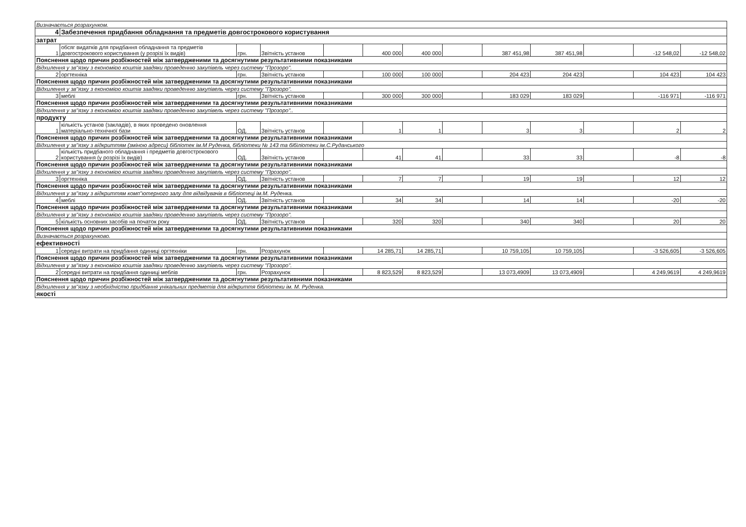| Визначається розрахунком. | | | | | | | | | | | | |
| 4 | Забезпечення придбання обладнання та предметів довгострокового користування | | | | | | | | | | | |
| затрат | | | | | | | | | | | | |
| 1 | обсяг видатків для придбання обладнання та предметів довгострокового користування (у розрізі їх видів) | грн. | Звітність установ | | 400 000 | 400 000 | | 387 451,98 | 387 451,98 | | -12 548,02 | -12 548,02 |
| Пояснення щодо причин розбіжностей між затвердженими та досягнутими результативними показниками | | | | | | | | | | | | |
| Відхилення у зв"язку з економією коштів завдяки проведенню закупівель через систему "Прозоро". | | | | | | | | | | | | |
| 2 | оргтехніка | грн. | Звітність установ | | 100 000 | 100 000 | | 204 423 | 204 423 | | 104 423 | 104 423 |
| Пояснення щодо причин розбіжностей між затвердженими та досягнутими результативними показниками | | | | | | | | | | | | |
| Відхилення у зв"язку з економією коштів завдяки проведенню закупівель через систему "Прозоро". | | | | | | | | | | | | |
| 3 | меблі | грн. | Звітність установ | | 300 000 | 300 000 | | 183 029 | 183 029 | | -116 971 | -116 971 |
| Пояснення щодо причин розбіжностей між затвердженими та досягнутими результативними показниками | | | | | | | | | | | | |
| Відхилення у зв"язку з економією коштів завдяки проведенню закупівель через систему "Прозоро".. | | | | | | | | | | | | |
| продукту | | | | | | | | | | | | |
| 1 | кількість установ (закладів), в яких проведено оновлення матеріально-технічної бази | ОД. | Звітність установ | | 1 | 1 | | 3 | 3 | | 2 | 2 |
| Пояснення щодо причин розбіжностей між затвердженими та досягнутими результативними показниками | | | | | | | | | | | | |
| Відхилення у зв"язку з відкриттям (зміною адреси) бібліотек ім.М Руденка, бібліотеки № 143 та бібіліотеки ім.С.Руданського | | | | | | | | | | | | |
| 2 | кількість придбаного обладнання і предметів довгострокового користування (у розрізі їх видів) | ОД. | Звітність установ | | 41 | 41 | | 33 | 33 | | -8 | -8 |
| Пояснення щодо причин розбіжностей між затвердженими та досягнутими результативними показниками | | | | | | | | | | | | |
| Відхилення у зв"язку з економією коштів завдяки проведенню закупівель через систему "Прозоро". | | | | | | | | | | | | |
| 3 | оргтехніка | ОД. | Звітність установ | | 7 | 7 | | 19 | 19 | | 12 | 12 |
| Пояснення щодо причин розбіжностей між затвердженими та досягнутими результативними показниками | | | | | | | | | | | | |
| Відхилення у зв"язку з відкриттям комп"ютерного залу для відвідувачів в бібліотеці ім.М. Руденка. | | | | | | | | | | | | |
| 4 | меблі | ОД. | Звітність установ | | 34 | 34 | | 14 | 14 | | -20 | -20 |
| Пояснення щодо причин розбіжностей між затвердженими та досягнутими результативними показниками | | | | | | | | | | | | |
| Відхилення у зв"язку з економією коштів завдяки проведенню закупівель через систему "Прозоро". | | | | | | | | | | | | |
| 5 | кількість основних засобів на початок року | ОД. | Звітність установ | | 320 | 320 | | 340 | 340 | | 20 | 20 |
| Пояснення щодо причин розбіжностей між затвердженими та досягнутими результативними показниками | | | | | | | | | | | | |
| Визначається розрахунково. | | | | | | | | | | | | |
| ефективності | | | | | | | | | | | | |
| 1 | середні витрати на придбання одиниці оргтехніки | грн. | Розрахунок | | 14 285,71 | 14 285,71 | | 10 759,105 | 10 759,105 | | -3 526,605 | -3 526,605 |
| Пояснення щодо причин розбіжностей між затвердженими та досягнутими результативними показниками | | | | | | | | | | | | |
| Відхилення у зв"язку з економією коштів завдяки проведенню закупівель через систему "Прозоро". | | | | | | | | | | | | |
| 2 | середні витрати на придбання одиниці меблів | грн. | Розрахунок | | 8 823,529 | 8 823,529 | | 13 073,4909 | 13 073,4909 | | 4 249,9619 | 4 249,9619 |
| Пояснення щодо причин розбіжностей між затвердженими та досягнутими результативними показниками | | | | | | | | | | | | |
| Відхилення у зв"язку з необхідністю придбання унікальних предметів для відкриття бібліотеки ім. М. Руденка. | | | | | | | | | | | | |
| якості | | | | | | | | | | | | |